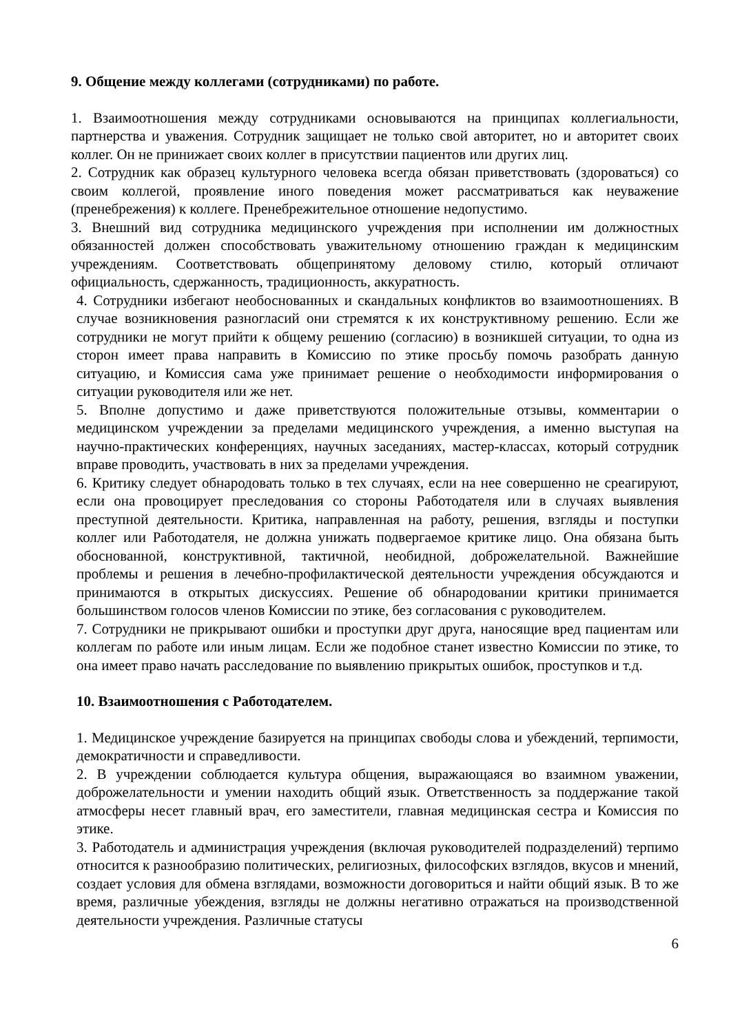9. Общение между коллегами (сотрудниками) по работе.
1. Взаимоотношения между сотрудниками основываются на принципах коллегиальности, партнерства и уважения. Сотрудник защищает не только свой авторитет, но и авторитет своих коллег. Он не принижает своих коллег в присутствии пациентов или других лиц.
2. Сотрудник как образец культурного человека всегда обязан приветствовать (здороваться) со своим коллегой, проявление иного поведения может рассматриваться как неуважение (пренебрежения) к коллеге. Пренебрежительное отношение недопустимо.
3. Внешний вид сотрудника медицинского учреждения при исполнении им должностных обязанностей должен способствовать уважительному отношению граждан к медицинским учреждениям. Соответствовать общепринятому деловому стилю, который отличают официальность, сдержанность, традиционность, аккуратность.
4. Сотрудники избегают необоснованных и скандальных конфликтов во взаимоотношениях. В случае возникновения разногласий они стремятся к их конструктивному решению. Если же сотрудники не могут прийти к общему решению (согласию) в возникшей ситуации, то одна из сторон имеет права направить в Комиссию по этике просьбу помочь разобрать данную ситуацию, и Комиссия сама уже принимает решение о необходимости информирования о ситуации руководителя или же нет.
5. Вполне допустимо и даже приветствуются положительные отзывы, комментарии о медицинском учреждении за пределами медицинского учреждения, а именно выступая на научно-практических конференциях, научных заседаниях, мастер-классах, который сотрудник вправе проводить, участвовать в них за пределами учреждения.
6. Критику следует обнародовать только в тех случаях, если на нее совершенно не среагируют, если она провоцирует преследования со стороны Работодателя или в случаях выявления преступной деятельности. Критика, направленная на работу, решения, взгляды и поступки коллег или Работодателя, не должна унижать подвергаемое критике лицо. Она обязана быть обоснованной, конструктивной, тактичной, необидной, доброжелательной. Важнейшие проблемы и решения в лечебно-профилактической деятельности учреждения обсуждаются и принимаются в открытых дискуссиях. Решение об обнародовании критики принимается большинством голосов членов Комиссии по этике, без согласования с руководителем.
7. Сотрудники не прикрывают ошибки и проступки друг друга, наносящие вред пациентам или коллегам по работе или иным лицам. Если же подобное станет известно Комиссии по этике, то она имеет право начать расследование по выявлению прикрытых ошибок, проступков и т.д.
10. Взаимоотношения с Работодателем.
1. Медицинское учреждение базируется на принципах свободы слова и убеждений, терпимости, демократичности и справедливости.
2. В учреждении соблюдается культура общения, выражающаяся во взаимном уважении, доброжелательности и умении находить общий язык. Ответственность за поддержание такой атмосферы несет главный врач, его заместители, главная медицинская сестра и Комиссия по этике.
3. Работодатель и администрация учреждения (включая руководителей подразделений) терпимо относится к разнообразию политических, религиозных, философских взглядов, вкусов и мнений, создает условия для обмена взглядами, возможности договориться и найти общий язык. В то же время, различные убеждения, взгляды не должны негативно отражаться на производственной деятельности учреждения. Различные статусы
6